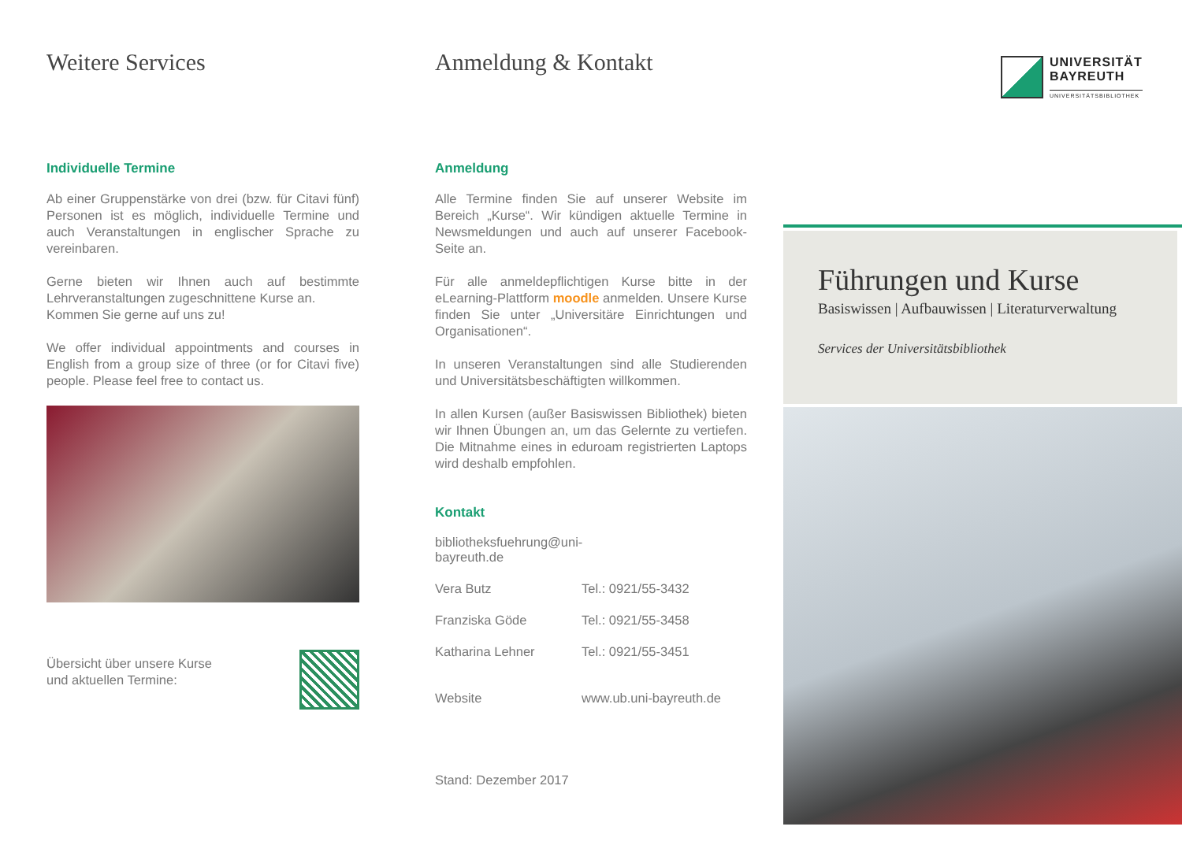Weitere Services
Individuelle Termine
Ab einer Gruppenstärke von drei (bzw. für Citavi fünf) Personen ist es möglich, individuelle Termine und auch Veranstaltungen in englischer Sprache zu vereinbaren.
Gerne bieten wir Ihnen auch auf bestimmte Lehrveranstaltungen zugeschnittene Kurse an.
Kommen Sie gerne auf uns zu!
We offer individual appointments and courses in English from a group size of three (or for Citavi five) people. Please feel free to contact us.
Übersicht über unsere Kurse
und aktuellen Termine:
Anmeldung & Kontakt
Anmeldung
Alle Termine finden Sie auf unserer Website im Bereich „Kurse“. Wir kündigen aktuelle Termine in Newsmeldungen und auch auf unserer Facebook-Seite an.
Für alle anmeldepflichtigen Kurse bitte in der eLearning-Plattform moodle anmelden. Unsere Kurse finden Sie unter „Universitäre Einrichtungen und Organisationen“.
In unseren Veranstaltungen sind alle Studierenden und Universitätsbeschäftigten willkommen.
In allen Kursen (außer Basiswissen Bibliothek) bieten wir Ihnen Übungen an, um das Gelernte zu vertiefen. Die Mitnahme eines in eduroam registrierten Laptops wird deshalb empfohlen.
Kontakt
bibliotheksfuehrung@uni-bayreuth.de
Vera Butz Tel.: 0921/55-3432
Franziska Göde Tel.: 0921/55-3458
Katharina Lehner Tel.: 0921/55-3451
Website www.ub.uni-bayreuth.de
Stand: Dezember 2017
UNIVERSITÄT
BAYREUTH
UNIVERSITÄTSBIBLIOTHEK
Führungen und Kurse
Basiswissen | Aufbauwissen | Literaturverwaltung
Services der Universitätsbibliothek